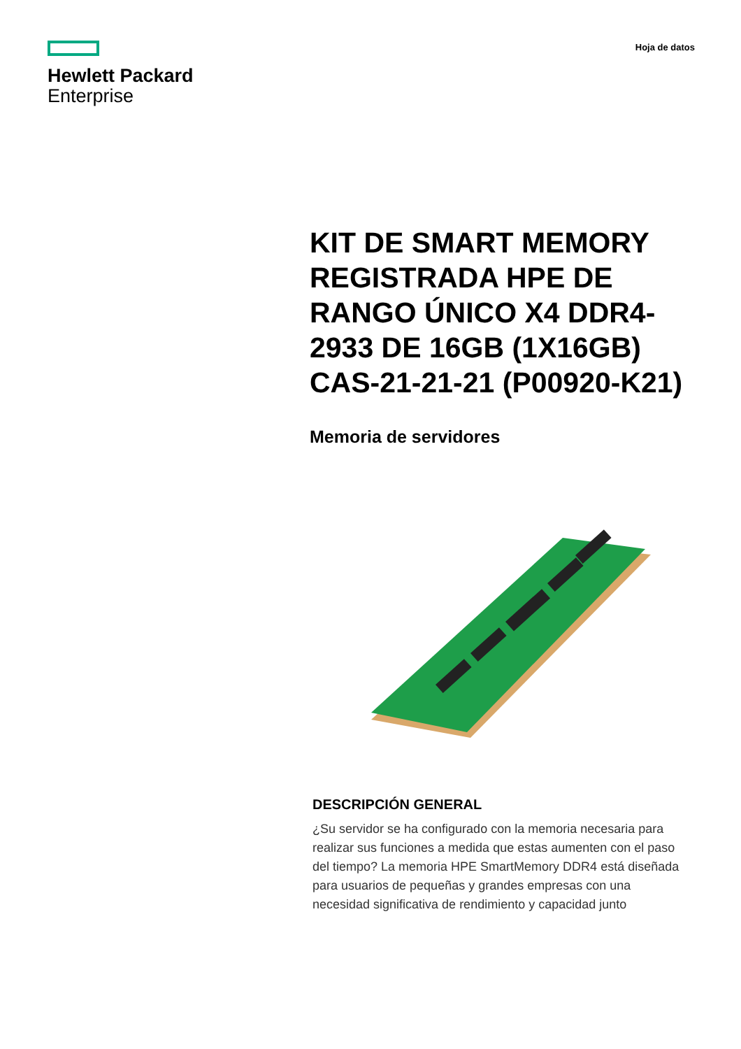Hewlett Packard
Enterprise
Hoja de datos
KIT DE SMART MEMORY REGISTRADA HPE DE RANGO ÚNICO X4 DDR4-2933 DE 16GB (1X16GB) CAS-21-21-21 (P00920-K21)
Memoria de servidores
DESCRIPCIÓN GENERAL
¿Su servidor se ha configurado con la memoria necesaria para realizar sus funciones a medida que estas aumenten con el paso del tiempo? La memoria HPE SmartMemory DDR4 está diseñada para usuarios de pequeñas y grandes empresas con una necesidad significativa de rendimiento y capacidad junto